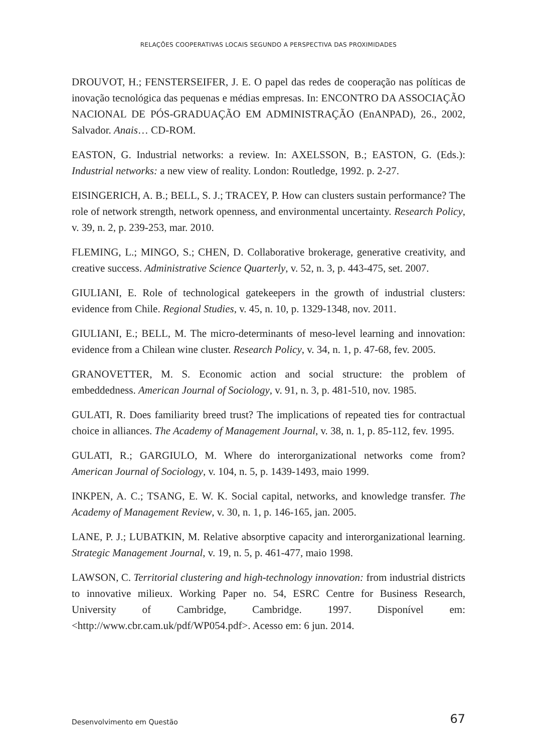RELAÇÕES COOPERATIVAS LOCAIS SEGUNDO A PERSPECTIVA DAS PROXIMIDADES
DROUVOT, H.; FENSTERSEIFER, J. E. O papel das redes de cooperação nas políticas de inovação tecnológica das pequenas e médias empresas. In: ENCONTRO DA ASSOCIAÇÃO NACIONAL DE PÓS-GRADUAÇÃO EM ADMINISTRAÇÃO (EnANPAD), 26., 2002, Salvador. Anais… CD-ROM.
EASTON, G. Industrial networks: a review. In: AXELSSON, B.; EASTON, G. (Eds.): Industrial networks: a new view of reality. London: Routledge, 1992. p. 2-27.
EISINGERICH, A. B.; BELL, S. J.; TRACEY, P. How can clusters sustain performance? The role of network strength, network openness, and environmental uncertainty. Research Policy, v. 39, n. 2, p. 239-253, mar. 2010.
FLEMING, L.; MINGO, S.; CHEN, D. Collaborative brokerage, generative creativity, and creative success. Administrative Science Quarterly, v. 52, n. 3, p. 443-475, set. 2007.
GIULIANI, E. Role of technological gatekeepers in the growth of industrial clusters: evidence from Chile. Regional Studies, v. 45, n. 10, p. 1329-1348, nov. 2011.
GIULIANI, E.; BELL, M. The micro-determinants of meso-level learning and innovation: evidence from a Chilean wine cluster. Research Policy, v. 34, n. 1, p. 47-68, fev. 2005.
GRANOVETTER, M. S. Economic action and social structure: the problem of embeddedness. American Journal of Sociology, v. 91, n. 3, p. 481-510, nov. 1985.
GULATI, R. Does familiarity breed trust? The implications of repeated ties for contractual choice in alliances. The Academy of Management Journal, v. 38, n. 1, p. 85-112, fev. 1995.
GULATI, R.; GARGIULO, M. Where do interorganizational networks come from? American Journal of Sociology, v. 104, n. 5, p. 1439-1493, maio 1999.
INKPEN, A. C.; TSANG, E. W. K. Social capital, networks, and knowledge transfer. The Academy of Management Review, v. 30, n. 1, p. 146-165, jan. 2005.
LANE, P. J.; LUBATKIN, M. Relative absorptive capacity and interorganizational learning. Strategic Management Journal, v. 19, n. 5, p. 461-477, maio 1998.
LAWSON, C. Territorial clustering and high-technology innovation: from industrial districts to innovative milieux. Working Paper no. 54, ESRC Centre for Business Research, University of Cambridge, Cambridge. 1997. Disponível em: <http://www.cbr.cam.uk/pdf/WP054.pdf>. Acesso em: 6 jun. 2014.
Desenvolvimento em Questão 67